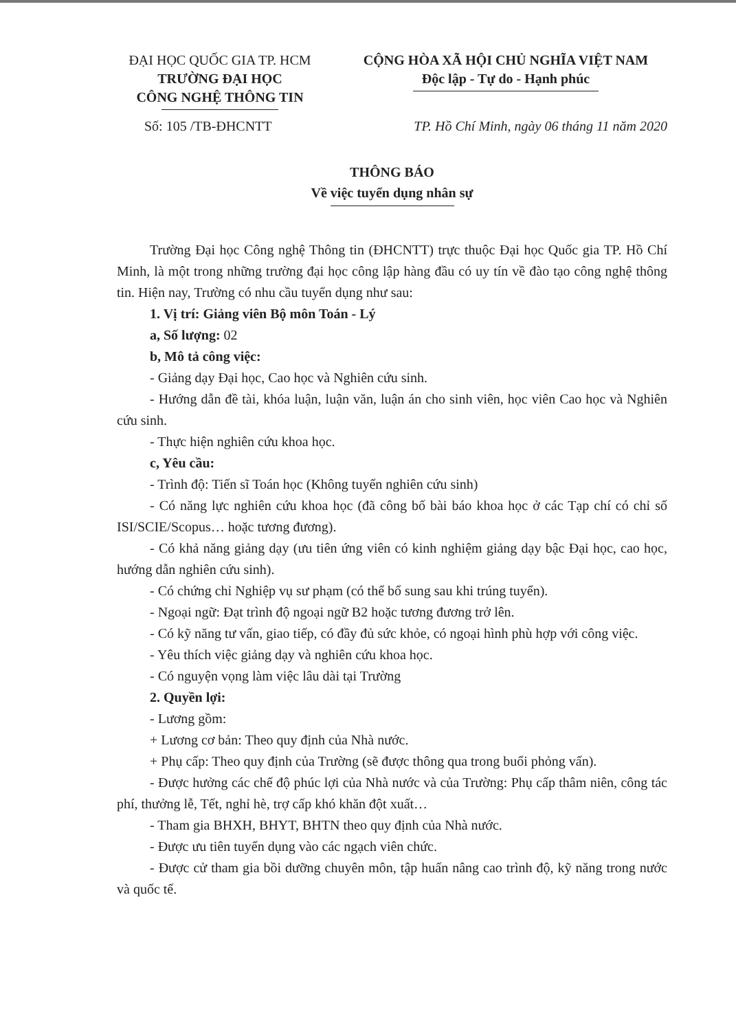ĐẠI HỌC QUỐC GIA TP. HCM
TRƯỜNG ĐẠI HỌC
CÔNG NGHỆ THÔNG TIN
CỘNG HÒA XÃ HỘI CHỦ NGHĨA VIỆT NAM
Độc lập - Tự do - Hạnh phúc
Số: 105 /TB-ĐHCNTT TP. Hồ Chí Minh, ngày 06 tháng 11 năm 2020
THÔNG BÁO
Về việc tuyển dụng nhân sự
Trường Đại học Công nghệ Thông tin (ĐHCNTT) trực thuộc Đại học Quốc gia TP. Hồ Chí Minh, là một trong những trường đại học công lập hàng đầu có uy tín về đào tạo công nghệ thông tin. Hiện nay, Trường có nhu cầu tuyển dụng như sau:
1. Vị trí: Giảng viên Bộ môn Toán - Lý
a, Số lượng: 02
b, Mô tả công việc:
- Giảng dạy Đại học, Cao học và Nghiên cứu sinh.
- Hướng dẫn đề tài, khóa luận, luận văn, luận án cho sinh viên, học viên Cao học và Nghiên cứu sinh.
- Thực hiện nghiên cứu khoa học.
c, Yêu cầu:
- Trình độ: Tiến sĩ Toán học (Không tuyển nghiên cứu sinh)
- Có năng lực nghiên cứu khoa học (đã công bố bài báo khoa học ở các Tạp chí có chỉ số ISI/SCIE/Scopus… hoặc tương đương).
- Có khả năng giảng dạy (ưu tiên ứng viên có kinh nghiệm giảng dạy bậc Đại học, cao học, hướng dẫn nghiên cứu sinh).
- Có chứng chỉ Nghiệp vụ sư phạm (có thể bổ sung sau khi trúng tuyển).
- Ngoại ngữ: Đạt trình độ ngoại ngữ B2 hoặc tương đương trở lên.
- Có kỹ năng tư vấn, giao tiếp, có đầy đủ sức khỏe, có ngoại hình phù hợp với công việc.
- Yêu thích việc giảng dạy và nghiên cứu khoa học.
- Có nguyện vọng làm việc lâu dài tại Trường
2. Quyền lợi:
- Lương gồm:
+ Lương cơ bản: Theo quy định của Nhà nước.
+ Phụ cấp: Theo quy định của Trường (sẽ được thông qua trong buổi phỏng vấn).
- Được hưởng các chế độ phúc lợi của Nhà nước và của Trường: Phụ cấp thâm niên, công tác phí, thưởng lễ, Tết, nghỉ hè, trợ cấp khó khăn đột xuất…
- Tham gia BHXH, BHYT, BHTN theo quy định của Nhà nước.
- Được ưu tiên tuyển dụng vào các ngạch viên chức.
- Được cử tham gia bồi dưỡng chuyên môn, tập huấn nâng cao trình độ, kỹ năng trong nước và quốc tế.